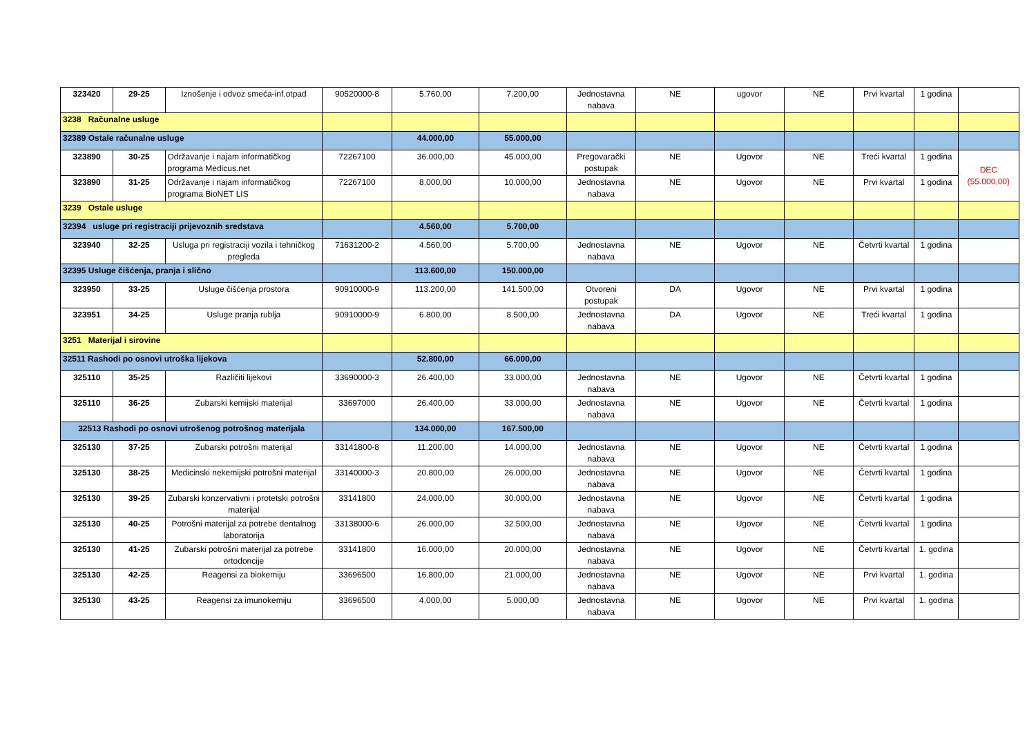| 323420 | 29-25 | Iznošenje i odvoz smeća-inf.otpad | 90520000-8 | 5.760,00 | 7.200,00 | Jednostavna nabava | NE | ugovor | NE | Prvi kvartal | 1 godina | |
| 3238 Računalne usluge | | | | | | | | | | | | |
| 32389 Ostale računalne usluge | | | | 44.000,00 | 55.000,00 | | | | | | | |
| 323890 | 30-25 | Održavanje i najam informatičkog programa Medicus.net | 72267100 | 36.000,00 | 45.000,00 | Pregovarački postupak | NE | Ugovor | NE | Treći kvartal | 1 godina | DEC (55.000,00) |
| 323890 | 31-25 | Održavanje i najam informatičkog programa BioNET LIS | 72267100 | 8.000,00 | 10.000,00 | Jednostavna nabava | NE | Ugovor | NE | Prvi kvartal | 1 godina | |
| 3239 Ostale usluge | | | | | | | | | | | | |
| 32394 usluge pri registraciji prijevoznih sredstava | | | | 4.560,00 | 5.700,00 | | | | | | | |
| 323940 | 32-25 | Usluga pri registraciji vozila i tehničkog pregleda | 71631200-2 | 4.560,00 | 5.700,00 | Jednostavna nabava | NE | Ugovor | NE | Četvrti kvartal | 1 godina | |
| 32395 Usluge čišćenja, pranja i slično | | | | 113.600,00 | 150.000,00 | | | | | | | |
| 323950 | 33-25 | Usluge čišćenja prostora | 90910000-9 | 113.200,00 | 141.500,00 | Otvoreni postupak | DA | Ugovor | NE | Prvi kvartal | 1 godina | |
| 323951 | 34-25 | Usluge pranja rublja | 90910000-9 | 6.800,00 | 8.500,00 | Jednostavna nabava | DA | Ugovor | NE | Treći kvartal | 1 godina | |
| 3251 Materijal i sirovine | | | | | | | | | | | | |
| 32511 Rashodi po osnovi utroška lijekova | | | | 52.800,00 | 66.000,00 | | | | | | | |
| 325110 | 35-25 | Različiti lijekovi | 33690000-3 | 26.400,00 | 33.000,00 | Jednostavna nabava | NE | Ugovor | NE | Četvrti kvartal | 1 godina | |
| 325110 | 36-25 | Zubarski kemijski materijal | 33697000 | 26.400,00 | 33.000,00 | Jednostavna nabava | NE | Ugovor | NE | Četvrti kvartal | 1 godina | |
| 32513 Rashodi po osnovi utrošenog potrošnog materijala | | | | 134.000,00 | 167.500,00 | | | | | | | |
| 325130 | 37-25 | Zubarski potrošni materijal | 33141800-8 | 11.200,00 | 14.000,00 | Jednostavna nabava | NE | Ugovor | NE | Četvrti kvartal | 1 godina | |
| 325130 | 38-25 | Medicinski nekemijski potrošni materijal | 33140000-3 | 20.800,00 | 26.000,00 | Jednostavna nabava | NE | Ugovor | NE | Četvrti kvartal | 1 godina | |
| 325130 | 39-25 | Zubarski konzervativni i protetski potrošni materijal | 33141800 | 24.000,00 | 30.000,00 | Jednostavna nabava | NE | Ugovor | NE | Četvrti kvartal | 1 godina | |
| 325130 | 40-25 | Potrošni materijal za potrebe dentalnog laboratorija | 33138000-6 | 26.000,00 | 32.500,00 | Jednostavna nabava | NE | Ugovor | NE | Četvrti kvartal | 1 godina | |
| 325130 | 41-25 | Zubarski potrošni materijal za potrebe ortodoncije | 33141800 | 16.000,00 | 20.000,00 | Jednostavna nabava | NE | Ugovor | NE | Četvrti kvartal | 1. godina | |
| 325130 | 42-25 | Reagensi za biokemiju | 33696500 | 16.800,00 | 21.000,00 | Jednostavna nabava | NE | Ugovor | NE | Prvi kvartal | 1. godina | |
| 325130 | 43-25 | Reagensi za imunokemiju | 33696500 | 4.000,00 | 5.000,00 | Jednostavna nabava | NE | Ugovor | NE | Prvi kvartal | 1. godina | |